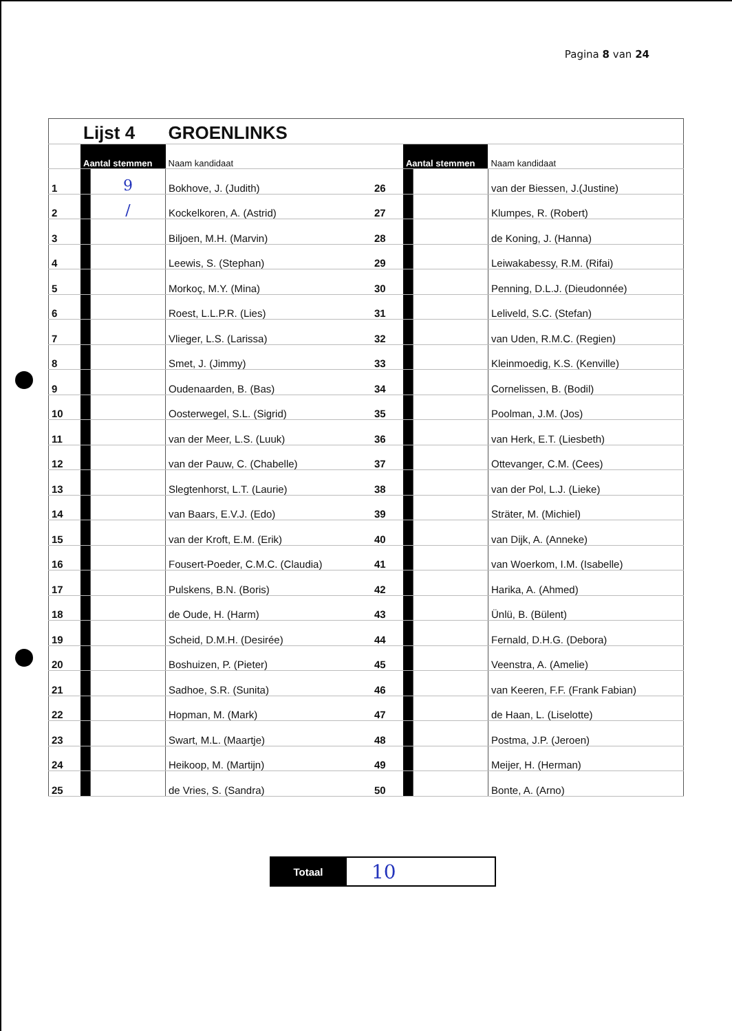Pagina 8 van 24
| | Lijst 4 | | GROENLINKS | | | | |
| | Aantal stemmen | | Naam kandidaat | | Aantal stemmen | | Naam kandidaat |
| 1 | | 9 | Bokhove, J. (Judith) | 26 | | | van der Biessen, J.(Justine) |
| 2 | | / | Kockelkoren, A. (Astrid) | 27 | | | Klumpes, R. (Robert) |
| 3 | | | Biljoen, M.H. (Marvin) | 28 | | | de Koning, J. (Hanna) |
| 4 | | | Leewis, S. (Stephan) | 29 | | | Leiwakabessy, R.M. (Rifai) |
| 5 | | | Morkoç, M.Y. (Mina) | 30 | | | Penning, D.L.J. (Dieudonnée) |
| 6 | | | Roest, L.L.P.R. (Lies) | 31 | | | Leliveld, S.C. (Stefan) |
| 7 | | | Vlieger, L.S. (Larissa) | 32 | | | van Uden, R.M.C. (Regien) |
| 8 | | | Smet, J. (Jimmy) | 33 | | | Kleinmoedig, K.S. (Kenville) |
| 9 | | | Oudenaarden, B. (Bas) | 34 | | | Cornelissen, B. (Bodil) |
| 10 | | | Oosterwegel, S.L. (Sigrid) | 35 | | | Poolman, J.M. (Jos) |
| 11 | | | van der Meer, L.S. (Luuk) | 36 | | | van Herk, E.T. (Liesbeth) |
| 12 | | | van der Pauw, C. (Chabelle) | 37 | | | Ottevanger, C.M. (Cees) |
| 13 | | | Slegtenhorst, L.T. (Laurie) | 38 | | | van der Pol, L.J. (Lieke) |
| 14 | | | van Baars, E.V.J. (Edo) | 39 | | | Sträter, M. (Michiel) |
| 15 | | | van der Kroft, E.M. (Erik) | 40 | | | van Dijk, A. (Anneke) |
| 16 | | | Fousert-Poeder, C.M.C. (Claudia) | 41 | | | van Woerkom, I.M. (Isabelle) |
| 17 | | | Pulskens, B.N. (Boris) | 42 | | | Harika, A. (Ahmed) |
| 18 | | | de Oude, H. (Harm) | 43 | | | Ünlü, B. (Bülent) |
| 19 | | | Scheid, D.M.H. (Desirée) | 44 | | | Fernald, D.H.G. (Debora) |
| 20 | | | Boshuizen, P. (Pieter) | 45 | | | Veenstra, A. (Amelie) |
| 21 | | | Sadhoe, S.R. (Sunita) | 46 | | | van Keeren, F.F. (Frank Fabian) |
| 22 | | | Hopman, M. (Mark) | 47 | | | de Haan, L. (Liselotte) |
| 23 | | | Swart, M.L. (Maartje) | 48 | | | Postma, J.P. (Jeroen) |
| 24 | | | Heikoop, M. (Martijn) | 49 | | | Meijer, H. (Herman) |
| 25 | | | de Vries, S. (Sandra) | 50 | | | Bonte, A. (Arno) |
| Totaal | 10 |